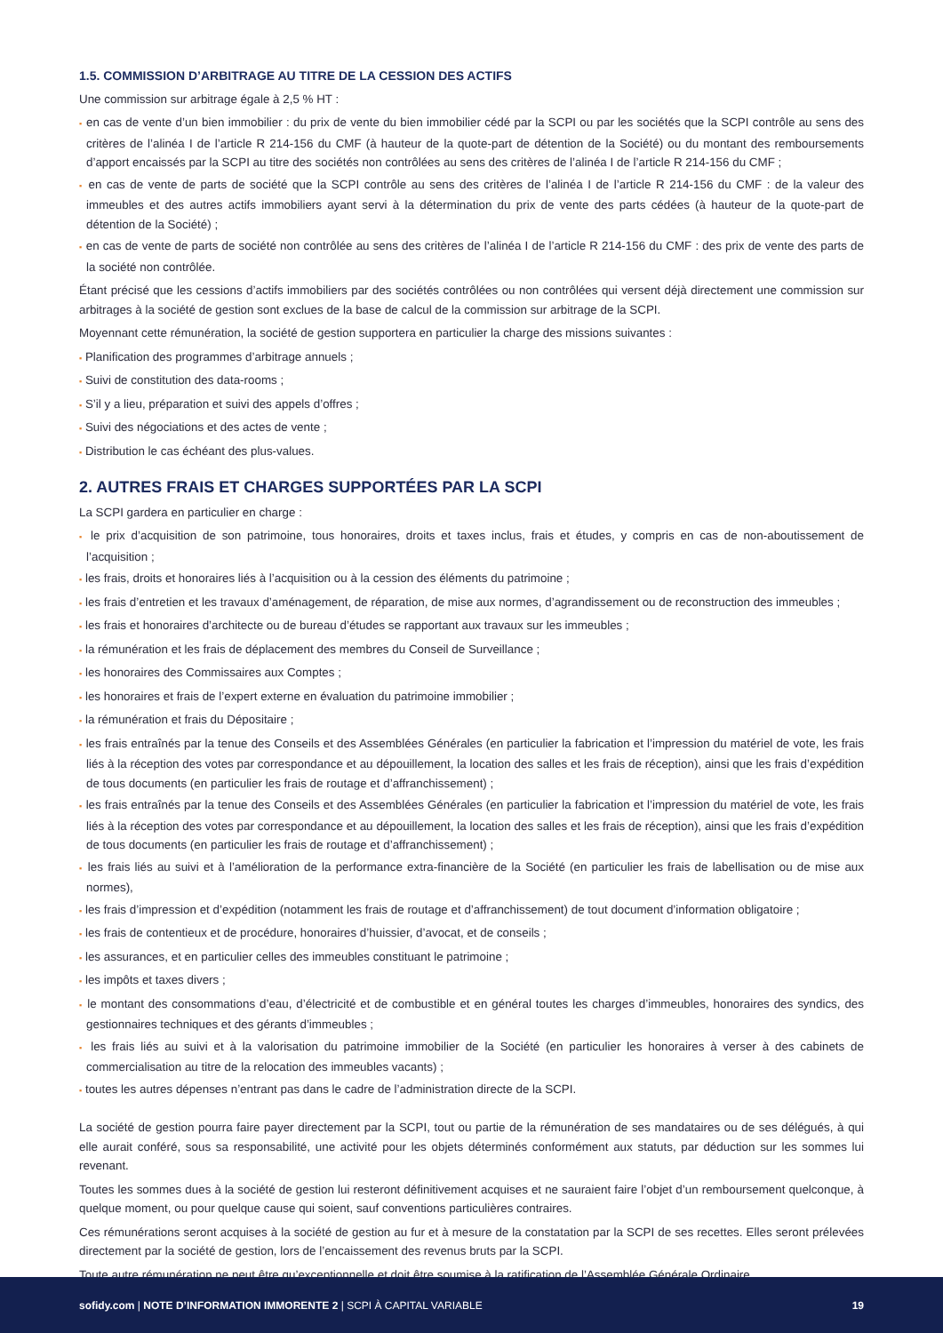1.5. COMMISSION D’ARBITRAGE AU TITRE DE LA CESSION DES ACTIFS
Une commission sur arbitrage égale à 2,5 % HT :
▪ en cas de vente d’un bien immobilier : du prix de vente du bien immobilier cédé par la SCPI ou par les sociétés que la SCPI contrôle au sens des critères de l’alinéa I de l’article R 214-156 du CMF (à hauteur de la quote-part de détention de la Société) ou du montant des remboursements d’apport encaissés par la SCPI au titre des sociétés non contrôlées au sens des critères de l’alinéa I de l’article R 214-156 du CMF ;
▪ en cas de vente de parts de société que la SCPI contrôle au sens des critères de l’alinéa I de l’article R 214-156 du CMF : de la valeur des immeubles et des autres actifs immobiliers ayant servi à la détermination du prix de vente des parts cédées (à hauteur de la quote-part de détention de la Société) ;
▪ en cas de vente de parts de société non contrôlée au sens des critères de l’alinéa I de l’article R 214-156 du CMF : des prix de vente des parts de la société non contrôlée.
Étant précisé que les cessions d’actifs immobiliers par des sociétés contrôlées ou non contrôlées qui versent déjà directement une commission sur arbitrages à la société de gestion sont exclues de la base de calcul de la commission sur arbitrage de la SCPI.
Moyennant cette rémunération, la société de gestion supportera en particulier la charge des missions suivantes :
▪ Planification des programmes d’arbitrage annuels ;
▪ Suivi de constitution des data-rooms ;
▪ S’il y a lieu, préparation et suivi des appels d’offres ;
▪ Suivi des négociations et des actes de vente ;
▪ Distribution le cas échéant des plus-values.
2. AUTRES FRAIS ET CHARGES SUPPORTÉES PAR LA SCPI
La SCPI gardera en particulier en charge :
▪ le prix d’acquisition de son patrimoine, tous honoraires, droits et taxes inclus, frais et études, y compris en cas de non-aboutissement de l’acquisition ;
▪ les frais, droits et honoraires liés à l’acquisition ou à la cession des éléments du patrimoine ;
▪ les frais d’entretien et les travaux d’aménagement, de réparation, de mise aux normes, d’agrandissement ou de reconstruction des immeubles ;
▪ les frais et honoraires d’architecte ou de bureau d’études se rapportant aux travaux sur les immeubles ;
▪ la rémunération et les frais de déplacement des membres du Conseil de Surveillance ;
▪ les honoraires des Commissaires aux Comptes ;
▪ les honoraires et frais de l’expert externe en évaluation du patrimoine immobilier ;
▪ la rémunération et frais du Dépositaire ;
▪ les frais entraînés par la tenue des Conseils et des Assemblées Générales (en particulier la fabrication et l’impression du matériel de vote, les frais liés à la réception des votes par correspondance et au dépouillement, la location des salles et les frais de réception), ainsi que les frais d’expédition de tous documents (en particulier les frais de routage et d’affranchissement) ;
▪ les frais entraînés par la tenue des Conseils et des Assemblées Générales (en particulier la fabrication et l’impression du matériel de vote, les frais liés à la réception des votes par correspondance et au dépouillement, la location des salles et les frais de réception), ainsi que les frais d’expédition de tous documents (en particulier les frais de routage et d’affranchissement) ;
▪ les frais liés au suivi et à l’amélioration de la performance extra-financière de la Société (en particulier les frais de labellisation ou de mise aux normes),
▪ les frais d’impression et d’expédition (notamment les frais de routage et d’affranchissement) de tout document d’information obligatoire ;
▪ les frais de contentieux et de procédure, honoraires d’huissier, d’avocat, et de conseils ;
▪ les assurances, et en particulier celles des immeubles constituant le patrimoine ;
▪ les impôts et taxes divers ;
▪ le montant des consommations d’eau, d’électricité et de combustible et en général toutes les charges d’immeubles, honoraires des syndics, des gestionnaires techniques et des gérants d’immeubles ;
▪ les frais liés au suivi et à la valorisation du patrimoine immobilier de la Société (en particulier les honoraires à verser à des cabinets de commercialisation au titre de la relocation des immeubles vacants) ;
▪ toutes les autres dépenses n’entrant pas dans le cadre de l’administration directe de la SCPI.
La société de gestion pourra faire payer directement par la SCPI, tout ou partie de la rémunération de ses mandataires ou de ses délégués, à qui elle aurait conféré, sous sa responsabilité, une activité pour les objets déterminés conformément aux statuts, par déduction sur les sommes lui revenant.
Toutes les sommes dues à la société de gestion lui resteront définitivement acquises et ne sauraient faire l’objet d’un remboursement quelconque, à quelque moment, ou pour quelque cause qui soient, sauf conventions particulières contraires.
Ces rémunérations seront acquises à la société de gestion au fur et à mesure de la constatation par la SCPI de ses recettes. Elles seront prélevées directement par la société de gestion, lors de l’encaissement des revenus bruts par la SCPI.
Toute autre rémunération ne peut être qu’exceptionnelle et doit être soumise à la ratification de l’Assemblée Générale Ordinaire.
sofidy.com | NOTE D’INFORMATION IMMORENTE 2 | SCPI À CAPITAL VARIABLE 19